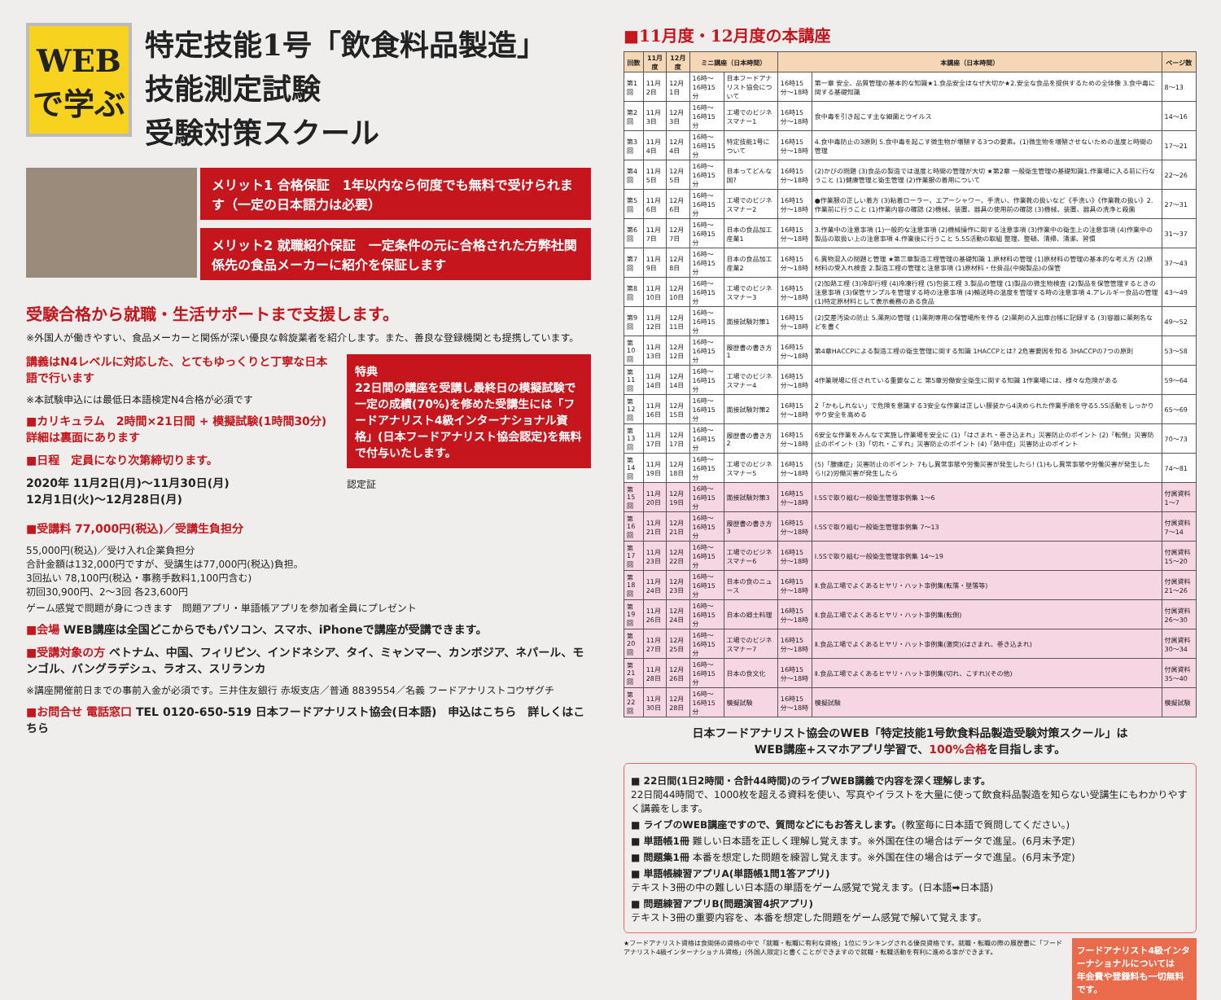WEB
で学ぶ
特定技能1号「飲食料品製造」
技能測定試験
受験対策スクール
メリット1 合格保証　1年以内なら何度でも無料で受けられます（一定の日本語力は必要）
メリット2 就職紹介保証　一定条件の元に合格された方弊社関係先の食品メーカーに紹介を保証します
受験合格から就職・生活サポートまで支援します。
※外国人が働きやすい、食品メーカーと関係が深い優良な斡旋業者を紹介します。また、善良な登録機関とも提携しています。
講義はN4レベルに対応した、とてもゆっくりと丁寧な日本語で行います
※本試験申込には最低日本語検定N4合格が必須です
■カリキュラム　2時間×21日間 + 模擬試験(1時間30分)　詳細は裏面にあります
■日程　定員になり次第締切ります。
2020年 11月2日(月)〜11月30日(月)
12月1日(火)〜12月28日(月)
特典
22日間の講座を受講し最終日の模擬試験で一定の成績(70%)を修めた受講生には「フードアナリスト4級インターナショナル資格」(日本フードアナリスト協会認定)を無料で付与いたします。
認定証
■受講料 77,000円(税込)／受講生負担分
55,000円(税込)／受け入れ企業負担分
合計金額は132,000円ですが、受講生は77,000円(税込)負担。
3回払い 78,100円(税込・事務手数料1,100円含む)
初回30,900円、2〜3回 各23,600円
ゲーム感覚で問題が身につきます　問題アプリ・単語帳アプリを参加者全員にプレゼント
■会場 WEB講座は全国どこからでもパソコン、スマホ、iPhoneで講座が受講できます。
■受講対象の方 ベトナム、中国、フィリピン、インドネシア、タイ、ミャンマー、カンボジア、ネパール、モンゴル、バングラデシュ、ラオス、スリランカ
※講座開催前日までの事前入金が必須です。三井住友銀行 赤坂支店／普通 8839554／名義 フードアナリストコウザグチ
■お問合せ 電話窓口 TEL 0120-650-519 日本フードアナリスト協会(日本語)　申込はこちら　詳しくはこちら
■11月度・12月度の本講座
| 回数 | 11月度 | 12月度 | ミニ講座（日本時間） | | 本講座（日本時間） | | ページ数 |
| --- | --- | --- | --- | --- | --- | --- | --- |
| 第1回 | 11月2日 | 12月1日 | 16時〜16時15分 | 日本フードアナリスト協会について | 16時15分〜18時 | 第一章 安全、品質管理の基本的な知識★1.食品安全はなぜ大切か★2.安全な食品を提供するための全体像 3.食中毒に関する基礎知識 | 8〜13 |
| 第2回 | 11月3日 | 12月3日 | 16時〜16時15分 | 工場でのビジネスマナー1 | 16時15分〜18時 | 食中毒を引き起こす主な細菌とウイルス | 14〜16 |
| 第3回 | 11月4日 | 12月4日 | 16時〜16時15分 | 特定技能1号について | 16時15分〜18時 | 4.食中毒防止の3原則 5.食中毒を起こす微生物が増殖する3つの要素。(1)微生物を増殖させないための温度と時間の管理 | 17〜21 |
| 第4回 | 11月5日 | 12月5日 | 16時〜16時15分 | 日本ってどんな国? | 16時15分〜18時 | (2)かびの問題 (3)食品の製造では温度と時間の管理が大切 ★第2章 一般衛生管理の基礎知識1.作業場に入る前に行なうこと (1)健康管理と衛生管理 (2)作業服の着用について | 22〜26 |
| 第5回 | 11月6日 | 12月6日 | 16時〜16時15分 | 工場でのビジネスマナー2 | 16時15分〜18時 | ●作業服の正しい着方 (3)粘着ローラー、エアーシャワー、手洗い、作業靴の扱いなど《手洗い》《作業靴の扱い》2.作業前に行うこと (1)作業内容の確認 (2)機械、装置、器具の使用前の確認 (3)機械、装置、器具の洗浄と殺菌 | 27〜31 |
| 第6回 | 11月7日 | 12月7日 | 16時〜16時15分 | 日本の食品加工産業1 | 16時15分〜18時 | 3.作業中の注意事項 (1)一般的な注意事項 (2)機械操作に関する注意事項 (3)作業中の衛生上の注意事項 (4)作業中の製品の取扱い上の注意事項 4.作業後に行うこと 5.5S活動の取組 整理、整頓、清掃、清潔、習慣 | 31〜37 |
| 第7回 | 11月9日 | 12月8日 | 16時〜16時15分 | 日本の食品加工産業2 | 16時15分〜18時 | 6.異物混入の問題と管理 ★第三章製造工程管理の基礎知識 1.原材料の管理 (1)原材料の管理の基本的な考え方 (2)原材料の受入れ検査 2.製造工程の管理と注意事項 (1)原材料・仕掛品(中間製品)の保管 | 37〜43 |
| 第8回 | 11月10日 | 12月10日 | 16時〜16時15分 | 工場でのビジネスマナー3 | 16時15分〜18時 | (2)加熱工程 (3)冷却行程 (4)冷凍行程 (5)包装工程 3.製品の管理 (1)製品の微生物検査 (2)製品を保管管理するときの注意事項 (3)保管サンプルを管理する時の注意事項 (4)輸送時の温度を管理する時の注意事項 4.アレルギー食品の管理 (1)特定原材料として表示義務のある食品 | 43〜49 |
| 第9回 | 11月12日 | 12月11日 | 16時〜16時15分 | 面接試験対策1 | 16時15分〜18時 | (2)交差汚染の防止 5.薬剤の管理 (1)薬剤専用の保管場所を作る (2)薬剤の入出庫台帳に記録する (3)容器に薬剤名などを書く | 49〜52 |
| 第10回 | 11月13日 | 12月12日 | 16時〜16時15分 | 履歴書の書き方1 | 16時15分〜18時 | 第4章HACCPによる製造工程の衛生管理に関する知識 1HACCPとは? 2危害要因を知る 3HACCPの7つの原則 | 53〜58 |
| 第11回 | 11月14日 | 12月14日 | 16時〜16時15分 | 工場でのビジネスマナー4 | 16時15分〜18時 | 4作業現場に任されている重要なこと 第5章労働安全衛生に関する知識 1作業場には、様々な危険がある | 59〜64 |
| 第12回 | 11月16日 | 12月15日 | 16時〜16時15分 | 面接試験対策2 | 16時15分〜18時 | 2「かもしれない」で危険を意識する3安全な作業は正しい服装から4決められた作業手順を守る5.5S活動をしっかりやり安全を高める | 65〜69 |
| 第13回 | 11月17日 | 12月17日 | 16時〜16時15分 | 履歴書の書き方2 | 16時15分〜18時 | 6安全な作業をみんなで実施し作業場を安全に (1)「はさまれ・巻き込まれ」災害防止のポイント (2)「転倒」災害防止のポイント (3)「切れ・こすれ」災害防止のポイント (4)「熱中症」災害防止のポイント | 70〜73 |
| 第14回 | 11月19日 | 12月18日 | 16時〜16時15分 | 工場でのビジネスマナー5 | 16時15分〜18時 | (5)「腰痛症」災害防止のポイント 7もし異常事態や労働災害が発生したら! (1)もし異常事態や労働災害が発生したら!(2)労働災害が発生したら | 74〜81 |
| 第15回 | 11月20日 | 12月19日 | 16時〜16時15分 | 面接試験対策3 | 16時15分〜18時 | Ⅰ.5Sで取り組む一般衛生管理事例集 1〜6 | 付属資料1〜7 |
| 第16回 | 11月21日 | 12月21日 | 16時〜16時15分 | 履歴書の書き方3 | 16時15分〜18時 | Ⅰ.5Sで取り組む一般衛生管理事例集 7〜13 | 付属資料7〜14 |
| 第17回 | 11月23日 | 12月22日 | 16時〜16時15分 | 工場でのビジネスマナー6 | 16時15分〜18時 | Ⅰ.5Sで取り組む一般衛生管理事例集 14〜19 | 付属資料15〜20 |
| 第18回 | 11月24日 | 12月23日 | 16時〜16時15分 | 日本の食のニュース | 16時15分〜18時 | Ⅱ.食品工場でよくあるヒヤリ・ハット事例集(転落・墜落等) | 付属資料21〜26 |
| 第19回 | 11月26日 | 12月24日 | 16時〜16時15分 | 日本の郷土料理 | 16時15分〜18時 | Ⅱ.食品工場でよくあるヒヤリ・ハット事例集(転倒) | 付属資料26〜30 |
| 第20回 | 11月27日 | 12月25日 | 16時〜16時15分 | 工場でのビジネスマナー7 | 16時15分〜18時 | Ⅱ.食品工場でよくあるヒヤリ・ハット事例集(激突)(はさまれ、巻き込まれ) | 付属資料30〜34 |
| 第21回 | 11月28日 | 12月26日 | 16時〜16時15分 | 日本の食文化 | 16時15分〜18時 | Ⅱ.食品工場でよくあるヒヤリ・ハット事例集(切れ、こすれ)(その他) | 付属資料35〜40 |
| 第22回 | 11月30日 | 12月28日 | 16時〜16時15分 | 模擬試験 | 16時15分〜18時 | 模擬試験 | 模擬試験 |
日本フードアナリスト協会のWEB「特定技能1号飲食料品製造受験対策スクール」は
WEB講座+スマホアプリ学習で、100%合格を目指します。
■ 22日間(1日2時間・合計44時間)のライブWEB講義で内容を深く理解します。
22日間44時間で、1000枚を超える資料を使い、写真やイラストを大量に使って飲食料品製造を知らない受講生にもわかりやすく講義をします。
■ ライブのWEB講座ですので、質問などにもお答えします。(教室毎に日本語で質問してください。)
■ 単語帳1冊 難しい日本語を正しく理解し覚えます。※外国在住の場合はデータで進呈。(6月末予定)
■ 問題集1冊 本番を想定した問題を練習し覚えます。※外国在住の場合はデータで進呈。(6月末予定)
■ 単語帳練習アプリA(単語帳1問1答アプリ)
テキスト3冊の中の難しい日本語の単語をゲーム感覚で覚えます。(日本語➡日本語)
■ 問題練習アプリB(問題演習4択アプリ)
テキスト3冊の重要内容を、本番を想定した問題をゲーム感覚で解いて覚えます。
★フードアナリスト資格は食関係の資格の中で「就職・転職に有利な資格」1位にランキングされる優良資格です。就職・転職の際の履歴書に「フードアナリスト4級インターナショナル資格」(外国人限定)と書くことができますので就職・転職活動を有利に進める事ができます。
フードアナリスト4級インターナショナルについては
年会費や登録料も一切無料です。